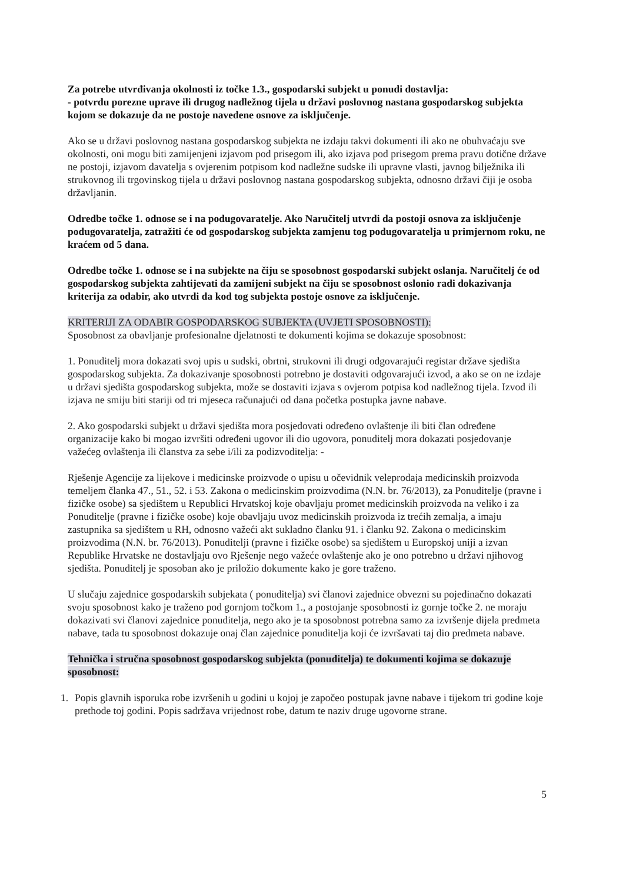Za potrebe utvrđivanja okolnosti iz točke 1.3., gospodarski subjekt u ponudi dostavlja:
- potvrdu porezne uprave ili drugog nadležnog tijela u državi poslovnog nastana gospodarskog subjekta kojom se dokazuje da ne postoje navedene osnove za isključenje.
Ako se u državi poslovnog nastana gospodarskog subjekta ne izdaju takvi dokumenti ili ako ne obuhvaćaju sve okolnosti, oni mogu biti zamijenjeni izjavom pod prisegom ili, ako izjava pod prisegom prema pravu dotične države ne postoji, izjavom davatelja s ovjerenim potpisom kod nadležne sudske ili upravne vlasti, javnog bilježnika ili strukovnog ili trgovinskog tijela u državi poslovnog nastana gospodarskog subjekta, odnosno državi čiji je osoba državljanin.
Odredbe točke 1. odnose se i na podugovaratelje. Ako Naručitelj utvrdi da postoji osnova za isključenje podugovaratelja, zatražiti će od gospodarskog subjekta zamjenu tog podugovaratelja u primjernom roku, ne kraćem od 5 dana.
Odredbe točke 1. odnose se i na subjekte na čiju se sposobnost gospodarski subjekt oslanja. Naručitelj će od gospodarskog subjekta zahtijevati da zamijeni subjekt na čiju se sposobnost oslonio radi dokazivanja kriterija za odabir, ako utvrdi da kod tog subjekta postoje osnove za isključenje.
KRITERIJI ZA ODABIR GOSPODARSKOG SUBJEKTA (UVJETI SPOSOBNOSTI):
Sposobnost za obavljanje profesionalne djelatnosti te dokumenti kojima se dokazuje sposobnost:
1. Ponuditelj mora dokazati svoj upis u sudski, obrtni, strukovni ili drugi odgovarajući registar države sjedišta gospodarskog subjekta. Za dokazivanje sposobnosti potrebno je dostaviti odgovarajući izvod, a ako se on ne izdaje u državi sjedišta gospodarskog subjekta, može se dostaviti izjava s ovjerom potpisa kod nadležnog tijela. Izvod ili izjava ne smiju biti stariji od tri mjeseca računajući od dana početka postupka javne nabave.
2. Ako gospodarski subjekt u državi sjedišta mora posjedovati određeno ovlaštenje ili biti član određene organizacije kako bi mogao izvršiti određeni ugovor ili dio ugovora, ponuditelj mora dokazati posjedovanje važećeg ovlaštenja ili članstva za sebe i/ili za podizvoditelja: -
Rješenje Agencije za lijekove i medicinske proizvode o upisu u očevidnik veleprodaja medicinskih proizvoda temeljem članka 47., 51., 52. i 53. Zakona o medicinskim proizvodima (N.N. br. 76/2013), za Ponuditelje (pravne i fizičke osobe) sa sjedištem u Republici Hrvatskoj koje obavljaju promet medicinskih proizvoda na veliko i za Ponuditelje (pravne i fizičke osobe) koje obavljaju uvoz medicinskih proizvoda iz trećih zemalja, a imaju zastupnika sa sjedištem u RH, odnosno važeći akt sukladno članku 91. i članku 92. Zakona o medicinskim proizvodima (N.N. br. 76/2013). Ponuditelji (pravne i fizičke osobe) sa sjedištem u Europskoj uniji a izvan Republike Hrvatske ne dostavljaju ovo Rješenje nego važeće ovlaštenje ako je ono potrebno u državi njihovog sjedišta. Ponuditelj je sposoban ako je priložio dokumente kako je gore traženo.
U slučaju zajednice gospodarskih subjekata ( ponuditelja) svi članovi zajednice obvezni su pojedinačno dokazati svoju sposobnost kako je traženo pod gornjom točkom 1., a postojanje sposobnosti iz gornje točke 2. ne moraju dokazivati svi članovi zajednice ponuditelja, nego ako je ta sposobnost potrebna samo za izvršenje dijela predmeta nabave, tada tu sposobnost dokazuje onaj član zajednice ponuditelja koji će izvršavati taj dio predmeta nabave.
Tehnička i stručna sposobnost gospodarskog subjekta (ponuditelja) te dokumenti kojima se dokazuje sposobnost:
1. Popis glavnih isporuka robe izvršenih u godini u kojoj je započeo postupak javne nabave i tijekom tri godine koje prethode toj godini. Popis sadržava vrijednost robe, datum te naziv druge ugovorne strane.
5